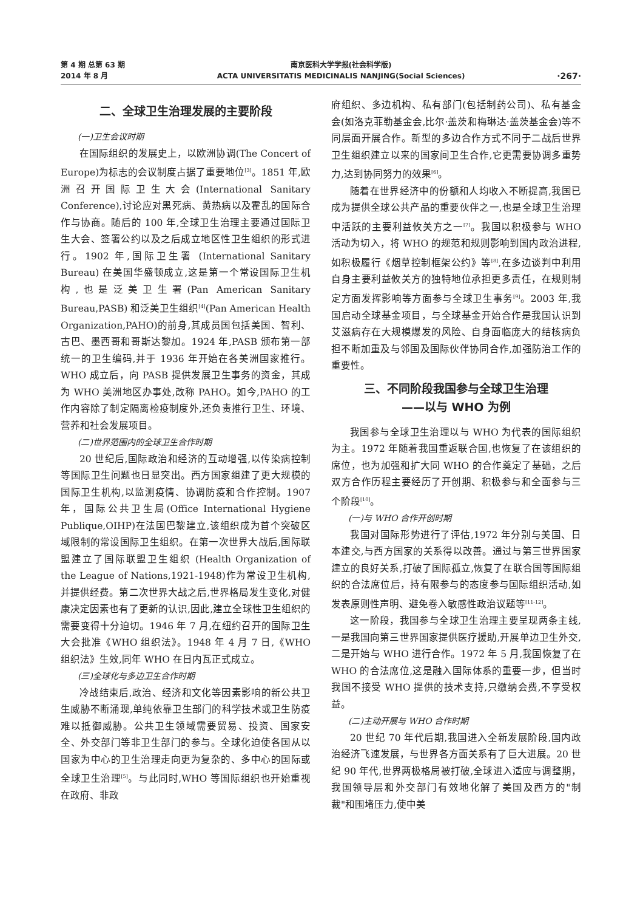第 4 期 总第 63 期
2014 年 8 月
南京医科大学学报(社会科学版)
ACTA UNIVERSITATIS MEDICINALIS NANJING(Social Sciences)
·267·
二、全球卫生治理发展的主要阶段
(一)卫生会议时期
在国际组织的发展史上，以欧洲协调(The Concert of Europe)为标志的会议制度占据了重要地位<sup>[3]</sup>。1851 年,欧洲召开国际卫生大会(International Sanitary Conference),讨论应对黑死病、黄热病以及霍乱的国际合作与协商。随后的 100 年,全球卫生治理主要通过国际卫生大会、签署公约以及之后成立地区性卫生组织的形式进行。1902 年,国际卫生署 (International Sanitary Bureau) 在美国华盛顿成立,这是第一个常设国际卫生机构,也是泛美卫生署(Pan American Sanitary Bureau,PASB) 和泛美卫生组织<sup>[4]</sup>(Pan American Health Organization,PAHO)的前身,其成员国包括美国、智利、古巴、墨西哥和哥斯达黎加。1924 年,PASB 颁布第一部统一的卫生编码,并于 1936 年开始在各美洲国家推行。WHO 成立后，向 PASB 提供发展卫生事务的资金，其成为 WHO 美洲地区办事处,改称 PAHO。如今,PAHO 的工作内容除了制定隔离检疫制度外,还负责推行卫生、环境、营养和社会发展项目。
(二)世界范围内的全球卫生合作时期
20 世纪后,国际政治和经济的互动增强,以传染病控制等国际卫生问题也日显突出。西方国家组建了更大规模的国际卫生机构,以监测疫情、协调防疫和合作控制。1907 年，国际公共卫生局(Office International Hygiene Publique,OIHP)在法国巴黎建立,该组织成为首个突破区域限制的常设国际卫生组织。在第一次世界大战后,国际联盟建立了国际联盟卫生组织 (Health Organization of the League of Nations,1921-1948)作为常设卫生机构,并提供经费。第二次世界大战之后,世界格局发生变化,对健康决定因素也有了更新的认识,因此,建立全球性卫生组织的需要变得十分迫切。1946 年 7 月,在纽约召开的国际卫生大会批准《WHO 组织法》。1948 年 4 月 7 日,《WHO 组织法》生效,同年 WHO 在日内瓦正式成立。
(三)全球化与多边卫生合作时期
冷战结束后,政治、经济和文化等因素影响的新公共卫生威胁不断涌现,单纯依靠卫生部门的科学技术或卫生防疫难以抵御威胁。公共卫生领域需要贸易、投资、国家安全、外交部门等非卫生部门的参与。全球化迫使各国从以国家为中心的卫生治理走向更为复杂的、多中心的国际或全球卫生治理<sup>[5]</sup>。与此同时,WHO 等国际组织也开始重视在政府、非政
府组织、多边机构、私有部门(包括制药公司)、私有基金会(如洛克菲勒基金会,比尔·盖茨和梅琳达·盖茨基金会)等不同层面开展合作。新型的多边合作方式不同于二战后世界卫生组织建立以来的国家间卫生合作,它更需要协调多重势力,达到协同努力的效果<sup>[6]</sup>。
随着在世界经济中的份额和人均收入不断提高,我国已成为提供全球公共产品的重要伙伴之一,也是全球卫生治理中活跃的主要利益攸关方之一<sup>[7]</sup>。我国以积极参与 WHO 活动为切入，将 WHO 的规范和规则影响到国内政治进程,如积极履行《烟草控制框架公约》等<sup>[8]</sup>,在多边谈判中利用自身主要利益攸关方的独特地位承担更多责任，在规则制定方面发挥影响等方面参与全球卫生事务<sup>[9]</sup>。2003 年,我国启动全球基金项目，与全球基金开始合作是我国认识到艾滋病存在大规模爆发的风险、自身面临庞大的结核病负担不断加重及与邻国及国际伙伴协同合作,加强防治工作的重要性。
三、不同阶段我国参与全球卫生治理
——以与 WHO 为例
我国参与全球卫生治理以与 WHO 为代表的国际组织为主。1972 年随着我国重返联合国,也恢复了在该组织的席位，也为加强和扩大同 WHO 的合作奠定了基础，之后双方合作历程主要经历了开创期、积极参与和全面参与三个阶段<sup>[10]</sup>。
(一)与 WHO 合作开创时期
我国对国际形势进行了评估,1972 年分别与美国、日本建交,与西方国家的关系得以改善。通过与第三世界国家建立的良好关系,打破了国际孤立,恢复了在联合国等国际组织的合法席位后，持有限参与的态度参与国际组织活动,如发表原则性声明、避免卷入敏感性政治议题等<sup>[11-12]</sup>。
这一阶段，我国参与全球卫生治理主要呈现两条主线,一是我国向第三世界国家提供医疗援助,开展单边卫生外交,二是开始与 WHO 进行合作。1972 年 5 月,我国恢复了在 WHO 的合法席位,这是融入国际体系的重要一步，但当时我国不接受 WHO 提供的技术支持,只缴纳会费,不享受权益。
(二)主动开展与 WHO 合作时期
20 世纪 70 年代后期,我国进入全新发展阶段,国内政治经济飞速发展，与世界各方面关系有了巨大进展。20 世纪 90 年代,世界两极格局被打破,全球进入适应与调整期，我国领导层和外交部门有效地化解了美国及西方的"制裁"和围堵压力,使中美